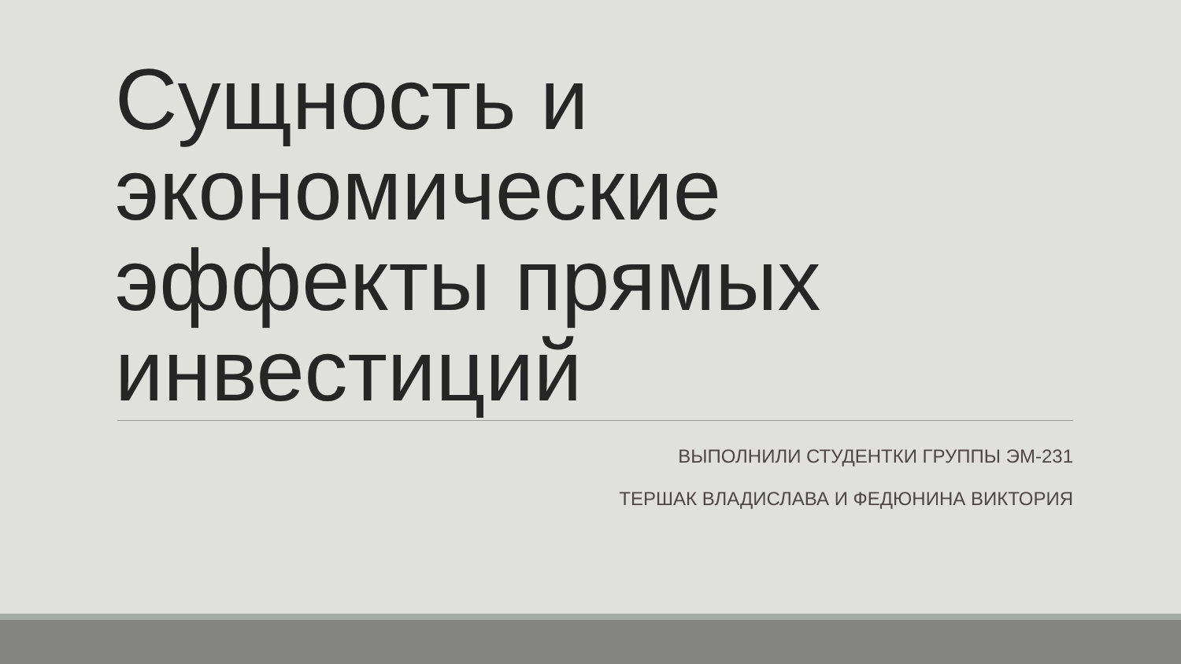Сущность и экономические эффекты прямых инвестиций
ВЫПОЛНИЛИ СТУДЕНТКИ ГРУППЫ ЭМ-231
ТЕРШАК ВЛАДИСЛАВА И ФЕДЮНИНА ВИКТОРИЯ